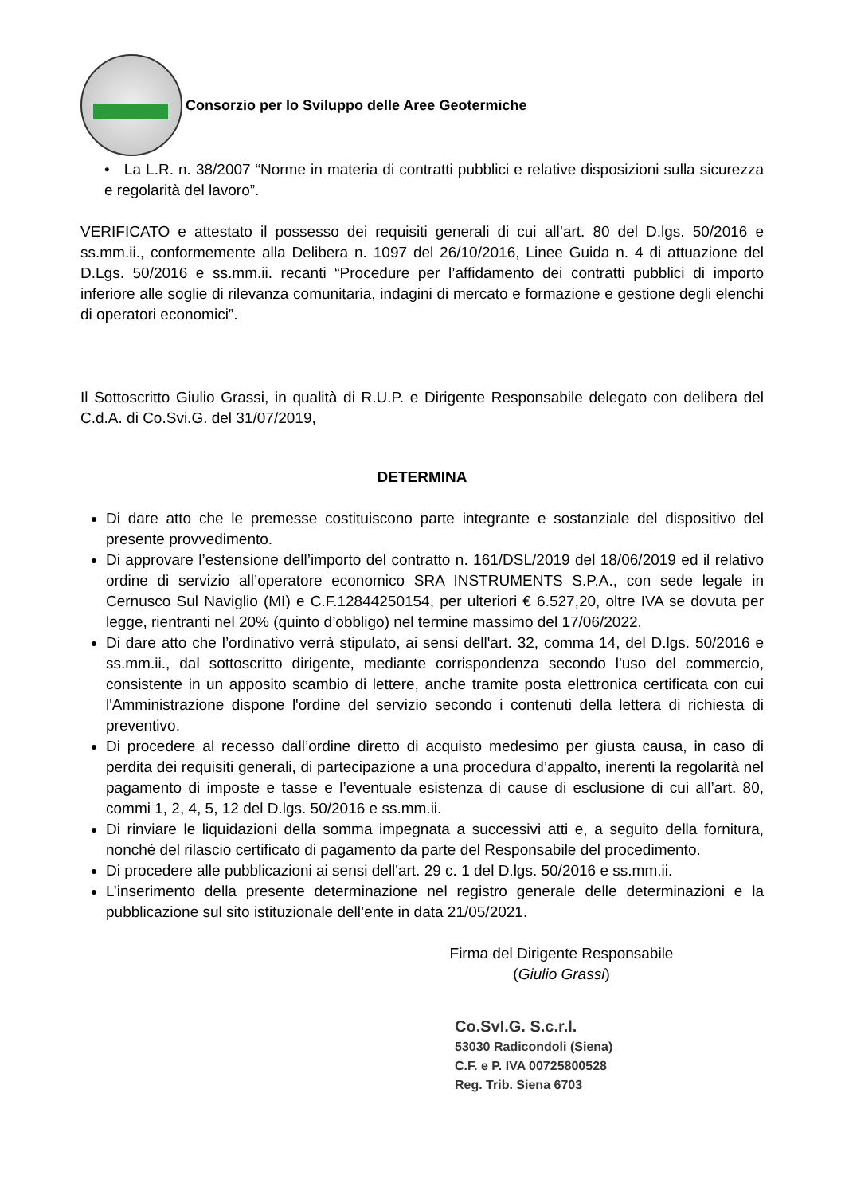Consorzio per lo Sviluppo delle Aree Geotermiche
• La L.R. n. 38/2007 “Norme in materia di contratti pubblici e relative disposizioni sulla sicurezza e regolarità del lavoro”.
VERIFICATO e attestato il possesso dei requisiti generali di cui all’art. 80 del D.lgs. 50/2016 e ss.mm.ii., conformemente alla Delibera n. 1097 del 26/10/2016, Linee Guida n. 4 di attuazione del D.Lgs. 50/2016 e ss.mm.ii. recanti “Procedure per l’affidamento dei contratti pubblici di importo inferiore alle soglie di rilevanza comunitaria, indagini di mercato e formazione e gestione degli elenchi di operatori economici”.
Il Sottoscritto Giulio Grassi, in qualità di R.U.P. e Dirigente Responsabile delegato con delibera del C.d.A. di Co.Svi.G. del 31/07/2019,
DETERMINA
Di dare atto che le premesse costituiscono parte integrante e sostanziale del dispositivo del presente provvedimento.
Di approvare l’estensione dell’importo del contratto n. 161/DSL/2019 del 18/06/2019 ed il relativo ordine di servizio all’operatore economico SRA INSTRUMENTS S.P.A., con sede legale in Cernusco Sul Naviglio (MI) e C.F.12844250154, per ulteriori € 6.527,20, oltre IVA se dovuta per legge, rientranti nel 20% (quinto d’obbligo) nel termine massimo del 17/06/2022.
Di dare atto che l’ordinativo verrà stipulato, ai sensi dell'art. 32, comma 14, del D.lgs. 50/2016 e ss.mm.ii., dal sottoscritto dirigente, mediante corrispondenza secondo l'uso del commercio, consistente in un apposito scambio di lettere, anche tramite posta elettronica certificata con cui l'Amministrazione dispone l'ordine del servizio secondo i contenuti della lettera di richiesta di preventivo.
Di procedere al recesso dall’ordine diretto di acquisto medesimo per giusta causa, in caso di perdita dei requisiti generali, di partecipazione a una procedura d’appalto, inerenti la regolarità nel pagamento di imposte e tasse e l’eventuale esistenza di cause di esclusione di cui all’art. 80, commi 1, 2, 4, 5, 12 del D.lgs. 50/2016 e ss.mm.ii.
Di rinviare le liquidazioni della somma impegnata a successivi atti e, a seguito della fornitura, nonché del rilascio certificato di pagamento da parte del Responsabile del procedimento.
Di procedere alle pubblicazioni ai sensi dell'art. 29 c. 1 del D.lgs. 50/2016 e ss.mm.ii.
L’inserimento della presente determinazione nel registro generale delle determinazioni e la pubblicazione sul sito istituzionale dell’ente in data 21/05/2021.
Firma del Dirigente Responsabile
(Giulio Grassi)
Co.SvI.G. S.c.r.l.
53030 Radicondoli (Siena)
C.F. e P. IVA 00725800528
Reg. Trib. Siena 6703